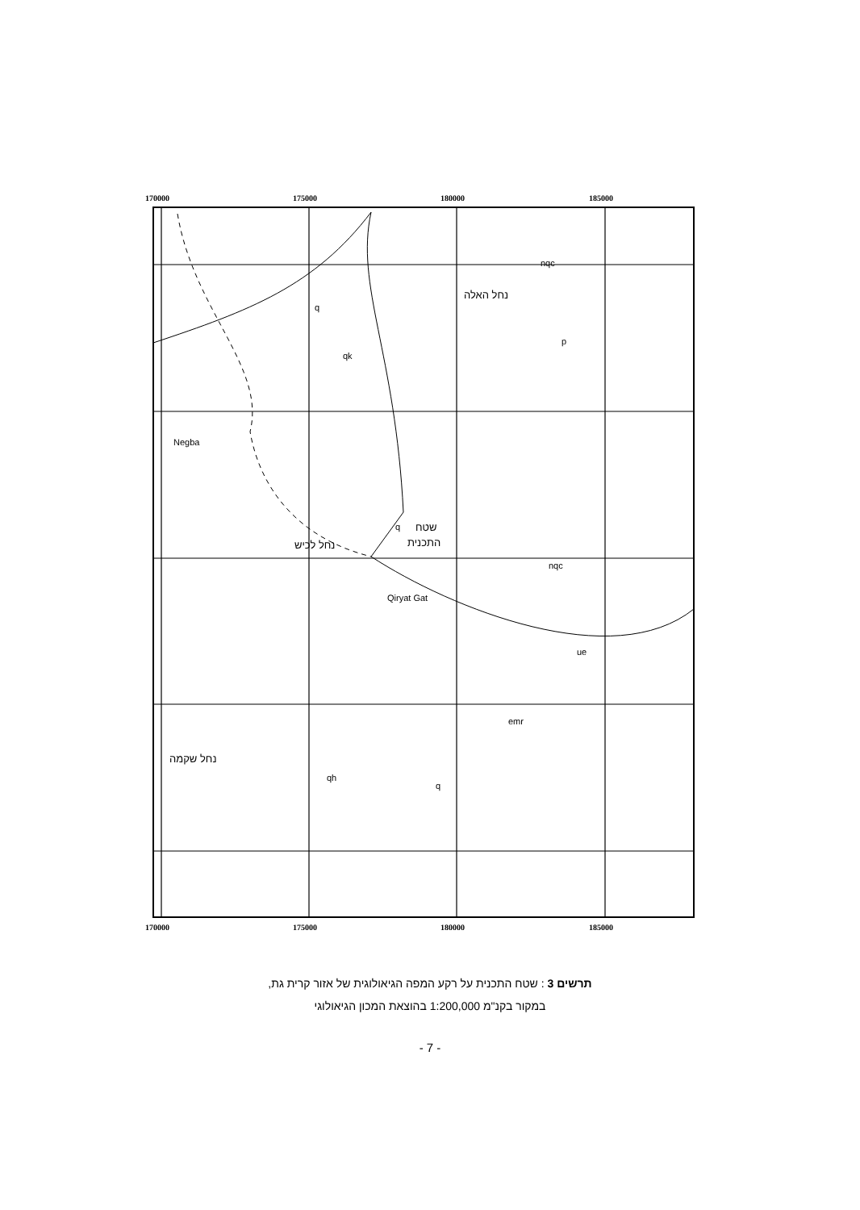170000
175000
180000
185000
170000
175000
180000
185000
q
qk
p
q
Negba
Qiryat Gat
nqc
ue
emr
q
qh
nqc
נחל האלה
שטח
התכנית
נחל לכיש
נחל שקמה
תרשים 3 : שטח התכנית על רקע המפה הגיאולוגית של אזור קרית גת,
במקור בקנ"מ 1:200,000 בהוצאת המכון הגיאולוגי
- 7 -